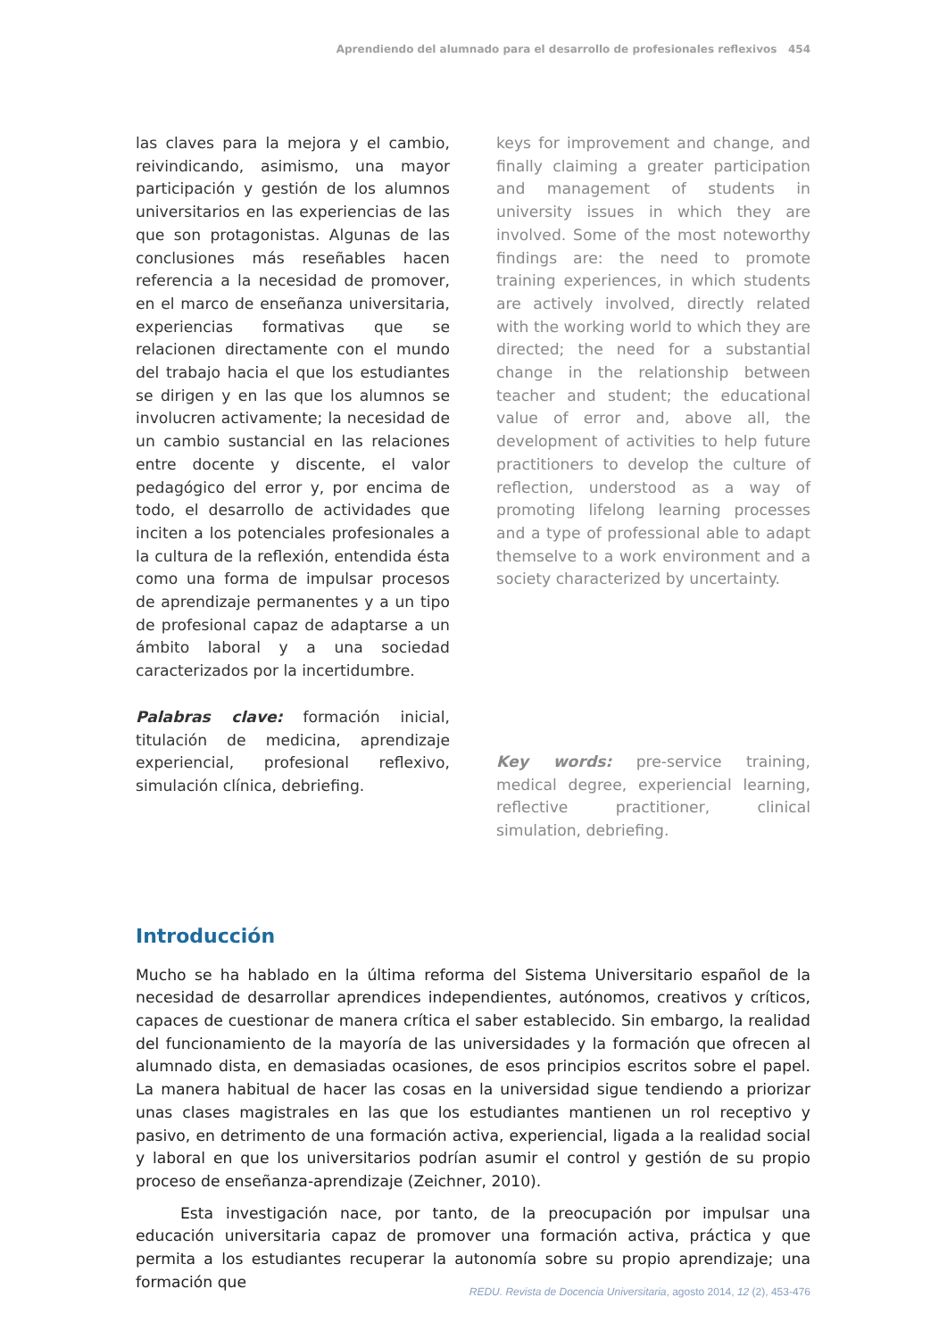Aprendiendo del alumnado para el desarrollo de profesionales reflexivos 454
las claves para la mejora y el cambio, reivindicando, asimismo, una mayor participación y gestión de los alumnos universitarios en las experiencias de las que son protagonistas. Algunas de las conclusiones más reseñables hacen referencia a la necesidad de promover, en el marco de enseñanza universitaria, experiencias formativas que se relacionen directamente con el mundo del trabajo hacia el que los estudiantes se dirigen y en las que los alumnos se involucren activamente; la necesidad de un cambio sustancial en las relaciones entre docente y discente, el valor pedagógico del error y, por encima de todo, el desarrollo de actividades que inciten a los potenciales profesionales a la cultura de la reflexión, entendida ésta como una forma de impulsar procesos de aprendizaje permanentes y a un tipo de profesional capaz de adaptarse a un ámbito laboral y a una sociedad caracterizados por la incertidumbre.
Palabras clave: formación inicial, titulación de medicina, aprendizaje experiencial, profesional reflexivo, simulación clínica, debriefing.
keys for improvement and change, and finally claiming a greater participation and management of students in university issues in which they are involved. Some of the most noteworthy findings are: the need to promote training experiences, in which students are actively involved, directly related with the working world to which they are directed; the need for a substantial change in the relationship between teacher and student; the educational value of error and, above all, the development of activities to help future practitioners to develop the culture of reflection, understood as a way of promoting lifelong learning processes and a type of professional able to adapt themselve to a work environment and a society characterized by uncertainty.
Key words: pre-service training, medical degree, experiencial learning, reflective practitioner, clinical simulation, debriefing.
Introducción
Mucho se ha hablado en la última reforma del Sistema Universitario español de la necesidad de desarrollar aprendices independientes, autónomos, creativos y críticos, capaces de cuestionar de manera crítica el saber establecido. Sin embargo, la realidad del funcionamiento de la mayoría de las universidades y la formación que ofrecen al alumnado dista, en demasiadas ocasiones, de esos principios escritos sobre el papel. La manera habitual de hacer las cosas en la universidad sigue tendiendo a priorizar unas clases magistrales en las que los estudiantes mantienen un rol receptivo y pasivo, en detrimento de una formación activa, experiencial, ligada a la realidad social y laboral en que los universitarios podrían asumir el control y gestión de su propio proceso de enseñanza-aprendizaje (Zeichner, 2010).
Esta investigación nace, por tanto, de la preocupación por impulsar una educación universitaria capaz de promover una formación activa, práctica y que permita a los estudiantes recuperar la autonomía sobre su propio aprendizaje; una formación que
REDU. Revista de Docencia Universitaria, agosto 2014, 12 (2), 453-476